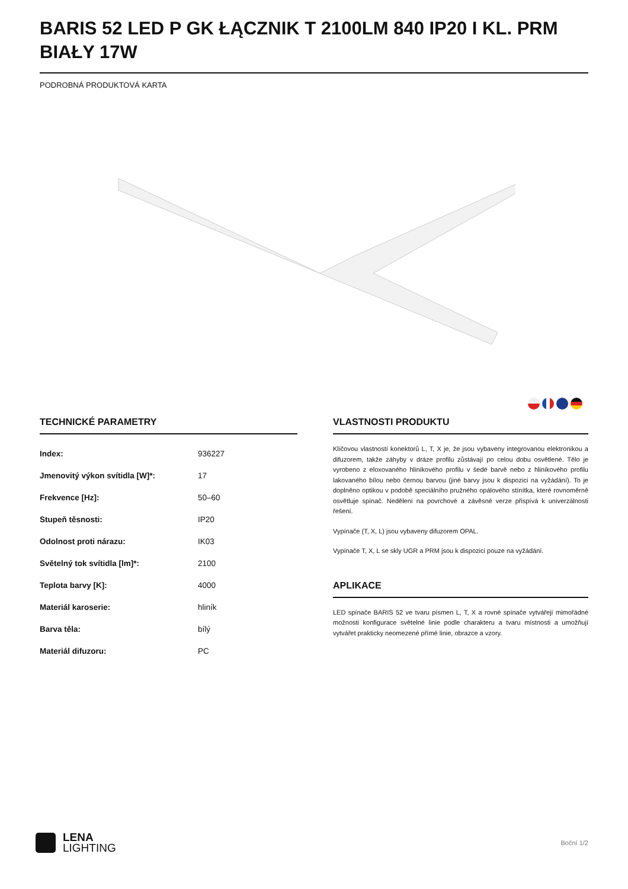BARIS 52 LED P GK ŁĄCZNIK T 2100LM 840 IP20 I KL. PRM BIAŁY 17W
PODROBNÁ PRODUKTOVÁ KARTA
TECHNICKÉ PARAMETRY
| Index: | 936227 |
| Jmenovitý výkon svítidla [W]*: | 17 |
| Frekvence [Hz]: | 50–60 |
| Stupeň těsnosti: | IP20 |
| Odolnost proti nárazu: | IK03 |
| Světelný tok svítidla [lm]*: | 2100 |
| Teplota barvy [K]: | 4000 |
| Materiál karoserie: | hliník |
| Barva těla: | bílý |
| Materiál difuzoru: | PC |
VLASTNOSTI PRODUKTU
Klíčovou vlastností konektorů L, T, X je, že jsou vybaveny integrovanou elektronikou a difuzorem, takže záhyby v dráze profilu zůstávají po celou dobu osvětlené. Tělo je vyrobeno z eloxovaného hliníkového profilu v šedé barvě nebo z hliníkového profilu lakovaného bílou nebo černou barvou (jiné barvy jsou k dispozici na vyžádání). To je doplněno optikou v podobě speciálního pružného opálového stínítka, které rovnoměrně osvětluje spínač. Nedělení na povrchové a závěsné verze přispívá k univerzálnosti řešení.
Vypínače (T, X, L) jsou vybaveny difuzorem OPAL.
Vypínače T, X, L se skly UGR a PRM jsou k dispozici pouze na vyžádání.
APLIKACE
LED spínače BARIS 52 ve tvaru písmen L, T, X a rovné spínače vytvářejí mimořádné možnosti konfigurace světelné linie podle charakteru a tvaru místnosti a umožňují vytvářet prakticky neomezené přímé linie, obrazce a vzory.
LENA
LIGHTING
Boční 1/2